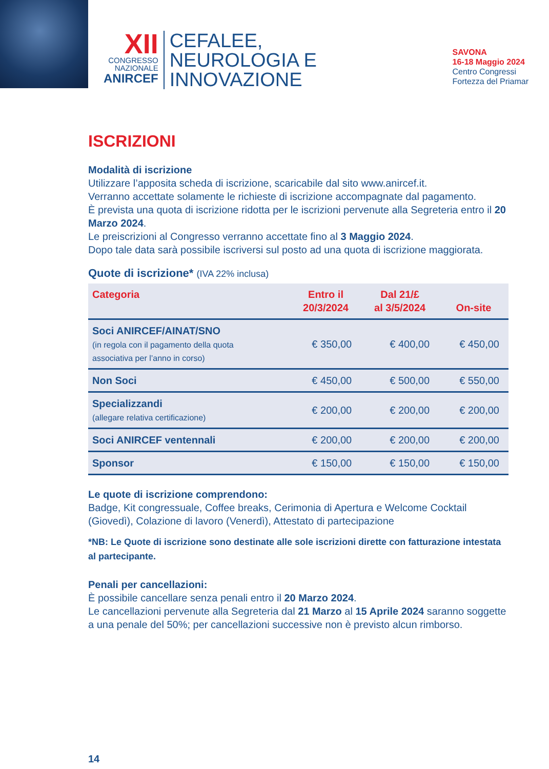XII
CONGRESSO
NAZIONALE
ANIRCEF
CEFALEE,
NEUROLOGIA E
INNOVAZIONE
SAVONA
16-18 Maggio 2024
Centro Congressi
Fortezza del Priamar
ISCRIZIONI
Modalità di iscrizione
Utilizzare l’apposita scheda di iscrizione, scaricabile dal sito www.anircef.it.
Verranno accettate solamente le richieste di iscrizione accompagnate dal pagamento.
È prevista una quota di iscrizione ridotta per le iscrizioni pervenute alla Segreteria entro il 20 Marzo 2024.
Le preiscrizioni al Congresso verranno accettate fino al 3 Maggio 2024.
Dopo tale data sarà possibile iscriversi sul posto ad una quota di iscrizione maggiorata.
Quote di iscrizione* (IVA 22% inclusa)
| Categoria | Entro il 20/3/2024 | Dal 21/£ al 3/5/2024 | On-site |
| --- | --- | --- | --- |
| Soci ANIRCEF/AINAT/SNO (in regola con il pagamento della quota associativa per l’anno in corso) | € 350,00 | € 400,00 | € 450,00 |
| Non Soci | € 450,00 | € 500,00 | € 550,00 |
| Specializzandi (allegare relativa certificazione) | € 200,00 | € 200,00 | € 200,00 |
| Soci ANIRCEF ventennali | € 200,00 | € 200,00 | € 200,00 |
| Sponsor | € 150,00 | € 150,00 | € 150,00 |
Le quote di iscrizione comprendono:
Badge, Kit congressuale, Coffee breaks, Cerimonia di Apertura e Welcome Cocktail (Giovedì), Colazione di lavoro (Venerdì), Attestato di partecipazione
*NB: Le Quote di iscrizione sono destinate alle sole iscrizioni dirette con fatturazione intestata al partecipante.
Penali per cancellazioni:
È possibile cancellare senza penali entro il 20 Marzo 2024.
Le cancellazioni pervenute alla Segreteria dal 21 Marzo al 15 Aprile 2024 saranno soggette a una penale del 50%; per cancellazioni successive non è previsto alcun rimborso.
14